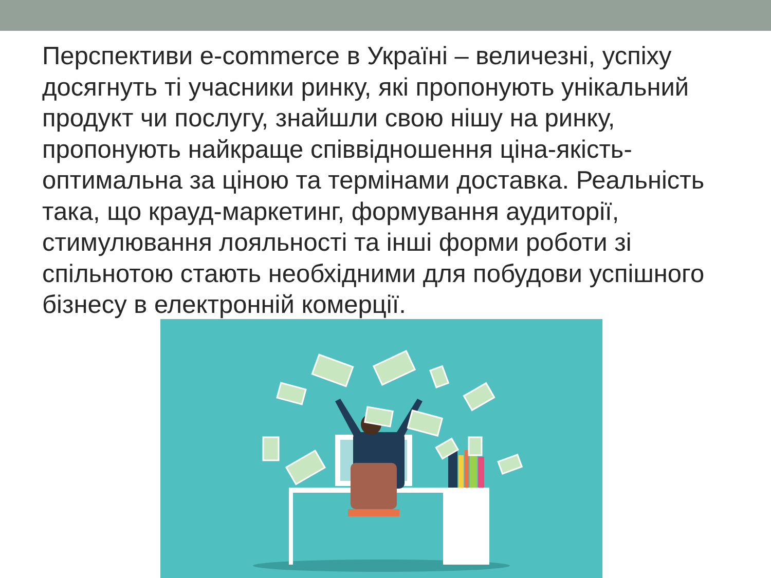Перспективи e-commerce в Україні – величезні, успіху досягнуть ті учасники ринку, які пропонують унікальний продукт чи послугу, знайшли свою нішу на ринку, пропонують найкраще співвідношення ціна-якість-оптимальна за ціною та термінами доставка. Реальність така, що крауд-маркетинг, формування аудиторії, стимулювання лояльності та інші форми роботи зі спільнотою стають необхідними для побудови успішного бізнесу в електронній комерції.